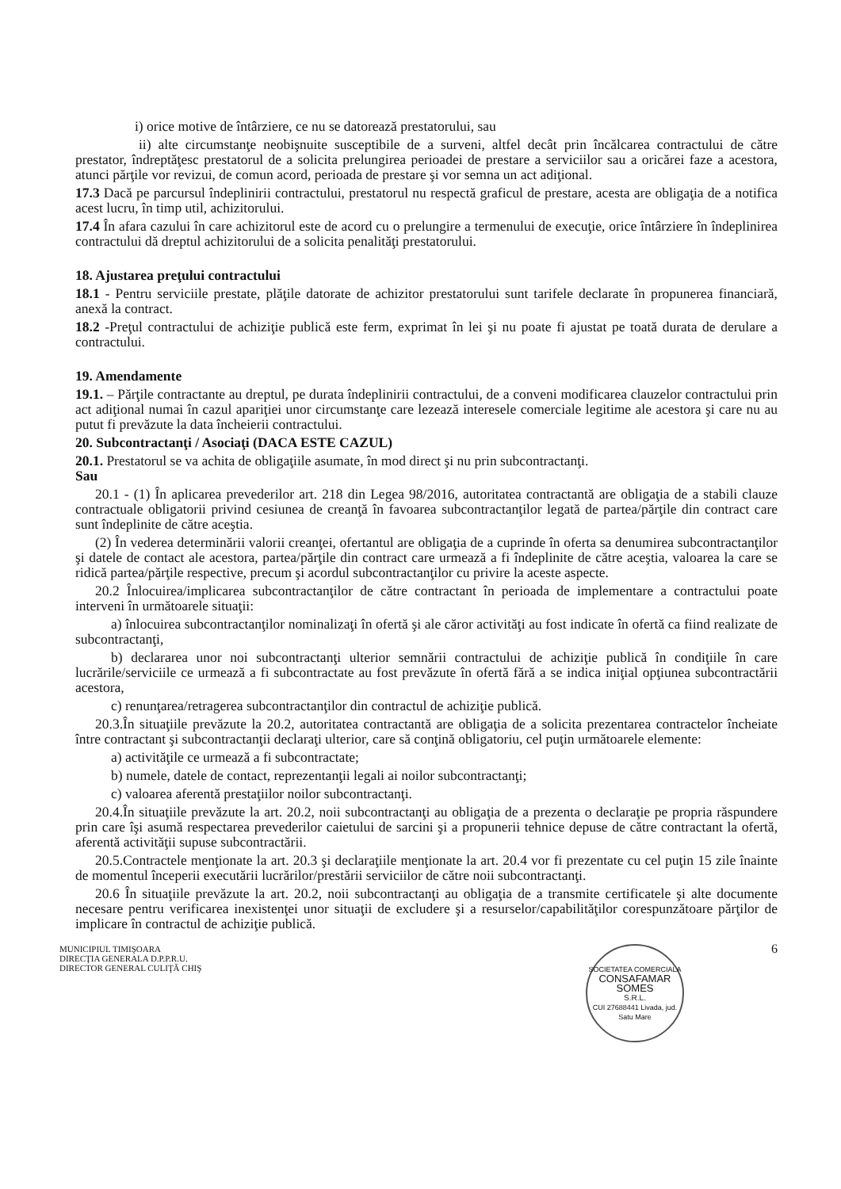i) orice motive de întârziere, ce nu se datorează prestatorului, sau
ii) alte circumstanţe neobişnuite susceptibile de a surveni, altfel decât prin încălcarea contractului de către prestator, îndreptăţesc prestatorul de a solicita prelungirea perioadei de prestare a serviciilor sau a oricărei faze a acestora, atunci părţile vor revizui, de comun acord, perioada de prestare şi vor semna un act adiţional.
17.3 Dacă pe parcursul îndeplinirii contractului, prestatorul nu respectă graficul de prestare, acesta are obligaţia de a notifica acest lucru, în timp util, achizitorului.
17.4 În afara cazului în care achizitorul este de acord cu o prelungire a termenului de execuţie, orice întârziere în îndeplinirea contractului dă dreptul achizitorului de a solicita penalităţi prestatorului.
18. Ajustarea preţului contractului
18.1 - Pentru serviciile prestate, plăţile datorate de achizitor prestatorului sunt tarifele declarate în propunerea financiară, anexă la contract.
18.2 -Preţul contractului de achiziţie publică este ferm, exprimat în lei şi nu poate fi ajustat pe toată durata de derulare a contractului.
19. Amendamente
19.1. – Părţile contractante au dreptul, pe durata îndeplinirii contractului, de a conveni modificarea clauzelor contractului prin act adiţional numai în cazul apariţiei unor circumstanţe care lezează interesele comerciale legitime ale acestora şi care nu au putut fi prevăzute la data încheierii contractului.
20. Subcontractanţi / Asociaţi (DACA ESTE CAZUL)
20.1. Prestatorul se va achita de obligaţiile asumate, în mod direct şi nu prin subcontractanţi.
Sau
20.1 - (1) În aplicarea prevederilor art. 218 din Legea 98/2016, autoritatea contractantă are obligaţia de a stabili clauze contractuale obligatorii privind cesiunea de creanţă în favoarea subcontractanţilor legată de partea/părţile din contract care sunt îndeplinite de către aceştia.
(2) În vederea determinării valorii creanţei, ofertantul are obligaţia de a cuprinde în oferta sa denumirea subcontractanţilor şi datele de contact ale acestora, partea/părţile din contract care urmează a fi îndeplinite de către aceştia, valoarea la care se ridică partea/părţile respective, precum şi acordul subcontractanţilor cu privire la aceste aspecte.
20.2 Înlocuirea/implicarea subcontractanţilor de către contractant în perioada de implementare a contractului poate interveni în următoarele situaţii:
a) înlocuirea subcontractanţilor nominalizaţi în ofertă şi ale căror activităţi au fost indicate în ofertă ca fiind realizate de subcontractanţi,
b) declararea unor noi subcontractanţi ulterior semnării contractului de achiziţie publică în condiţiile în care lucrările/serviciile ce urmează a fi subcontractate au fost prevăzute în ofertă fără a se indica iniţial opţiunea subcontractării acestora,
c) renunţarea/retragerea subcontractanţilor din contractul de achiziţie publică.
20.3.În situaţiile prevăzute la 20.2, autoritatea contractantă are obligaţia de a solicita prezentarea contractelor încheiate între contractant şi subcontractanţii declaraţi ulterior, care să conţină obligatoriu, cel puţin următoarele elemente:
a) activităţile ce urmează a fi subcontractate;
b) numele, datele de contact, reprezentanţii legali ai noilor subcontractanţi;
c) valoarea aferentă prestaţiilor noilor subcontractanţi.
20.4.În situaţiile prevăzute la art. 20.2, noii subcontractanţi au obligaţia de a prezenta o declaraţie pe propria răspundere prin care îşi asumă respectarea prevederilor caietului de sarcini şi a propunerii tehnice depuse de către contractant la ofertă, aferentă activităţii supuse subcontractării.
20.5.Contractele menţionate la art. 20.3 şi declaraţiile menţionate la art. 20.4 vor fi prezentate cu cel puţin 15 zile înainte de momentul începerii executării lucrărilor/prestării serviciilor de către noii subcontractanţi.
20.6 În situaţiile prevăzute la art. 20.2, noii subcontractanţi au obligaţia de a transmite certificatele şi alte documente necesare pentru verificarea inexistenţei unor situaţii de excludere şi a resurselor/capabilităţilor corespunzătoare părţilor de implicare în contractul de achiziţie publică.
MUNICIPIUL TIMIŞOARA
DIRECŢIA GENERALA D.P.P.R.U.
DIRECTOR GENERAL CULIŢĂ CHIŞ
SOCIETATEA COMERCIALA
CONSAFAMAR
SOMES
S.R.L.
CUI 27688441 Livada, jud. Satu Mare
6